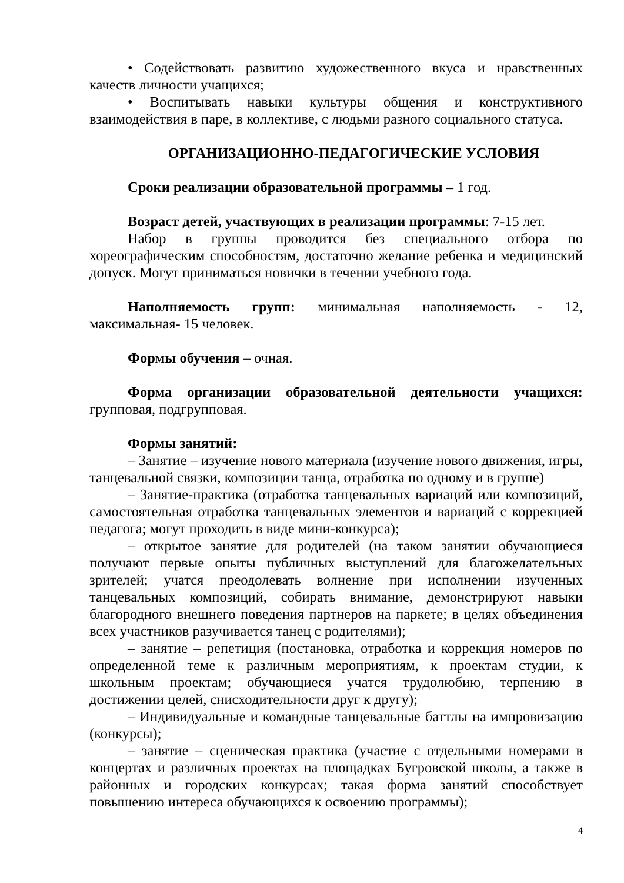• Содействовать развитию художественного вкуса и нравственных качеств личности учащихся;
• Воспитывать навыки культуры общения и конструктивного взаимодействия в паре, в коллективе, с людьми разного социального статуса.
ОРГАНИЗАЦИОННО-ПЕДАГОГИЧЕСКИЕ УСЛОВИЯ
Сроки реализации образовательной программы – 1 год.
Возраст детей, участвующих в реализации программы: 7-15 лет.
Набор в группы проводится без специального отбора по хореографическим способностям, достаточно желание ребенка и медицинский допуск. Могут приниматься новички в течении учебного года.
Наполняемость групп: минимальная наполняемость - 12, максимальная- 15 человек.
Формы обучения – очная.
Форма организации образовательной деятельности учащихся: групповая, подгрупповая.
Формы занятий:
– Занятие – изучение нового материала (изучение нового движения, игры, танцевальной связки, композиции танца, отработка по одному и в группе)
– Занятие-практика (отработка танцевальных вариаций или композиций, самостоятельная отработка танцевальных элементов и вариаций с коррекцией педагога; могут проходить в виде мини-конкурса);
– открытое занятие для родителей (на таком занятии обучающиеся получают первые опыты публичных выступлений для благожелательных зрителей; учатся преодолевать волнение при исполнении изученных танцевальных композиций, собирать внимание, демонстрируют навыки благородного внешнего поведения партнеров на паркете; в целях объединения всех участников разучивается танец с родителями);
– занятие – репетиция (постановка, отработка и коррекция номеров по определенной теме к различным мероприятиям, к проектам студии, к школьным проектам; обучающиеся учатся трудолюбию, терпению в достижении целей, снисходительности друг к другу);
– Индивидуальные и командные танцевальные баттлы на импровизацию (конкурсы);
– занятие – сценическая практика (участие с отдельными номерами в концертах и различных проектах на площадках Бугровской школы, а также в районных и городских конкурсах; такая форма занятий способствует повышению интереса обучающихся к освоению программы);
4